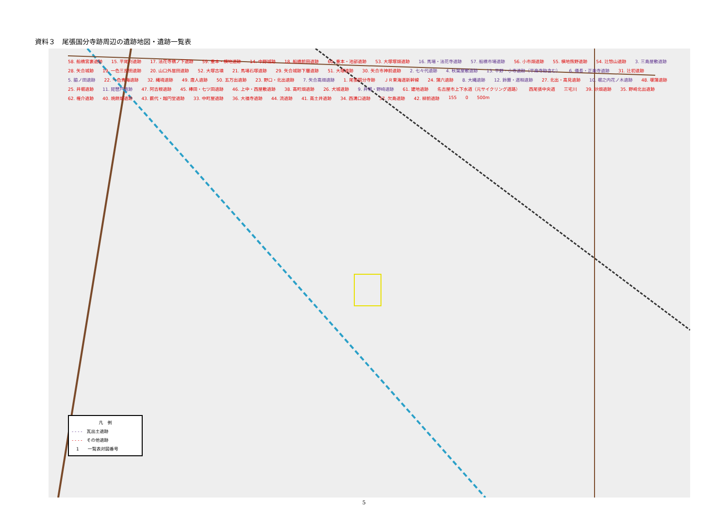資料３　尾張国分寺跡周辺の遺跡地図・遺跡一覧表
58. 船橋宮裏遺跡 15. 平尾刈遺跡 17. 法花寺橋ノ下遺跡 59. 重本・横地遺跡 14. 中野城跡 18. 船橋前田遺跡 60. 重本・池部遺跡 53. 大塚塚畑遺跡 16. 馬場・法花寺遺跡 57. 船橋市場遺跡 56. 小市畑遺跡 55. 横地熊野遺跡 54. 辻惣山遺跡 3. 三島屋敷遺跡 28. 矢合城跡 19. 一色三反田遺跡 20. 山口外居田遺跡 52. 大塚古墳 21. 馬場石塚遺跡 29. 矢合城跡下層遺跡 51. 大塚遺跡 30. 矢合市神前遺跡 2. 七々代遺跡 4. 秋葉屋敷遺跡 13. 平野・小寺遺跡（平楽寺跡含む） 6. 儀長・正楽寺遺跡 31. 辻初遺跡 5. 脇ノ田遺跡 22. 一色青海遺跡 32. 縄境遺跡 49. 唐人遺跡 50. 五万出遺跡 23. 野口・北出遺跡 7. 矢合高畑遺跡 1. 尾張国分寺跡 ＪＲ東海道新幹線 24. 蒲六遺跡 8. 大縄遺跡 12. 鈴置・道相遺跡 27. 北出・高見遺跡 10. 堀之内花ノ木遺跡 48. 堰蒲遺跡 25. 井堀遺跡 11. 琵琶戸遺跡 47. 阿古根遺跡 45. 棒田・七ツ田遺跡 46. 上中・西屋敷遺跡 38. 高町畑遺跡 26. 犬城遺跡 9. 井堀・野崎遺跡 61. 建地遺跡 名古屋市上下水道（元サイクリング道路） 西尾張中央道 三宅川 39. 砂畑遺跡 35. 野崎北出遺跡 62. 権介遺跡 40. 焼餅畑遺跡 43. 薮代・越円堂遺跡 33. 中町屋遺跡 36. 大福寺遺跡 44. 流遺跡 41. 高土井遺跡 34. 西溝口遺跡 37. 欠島遺跡 42. 柳前遺跡 155 0 500m
凡　例
- - - -　瓦出土遺跡
- - - -　その他遺跡
　1　　一覧表対図番号
5